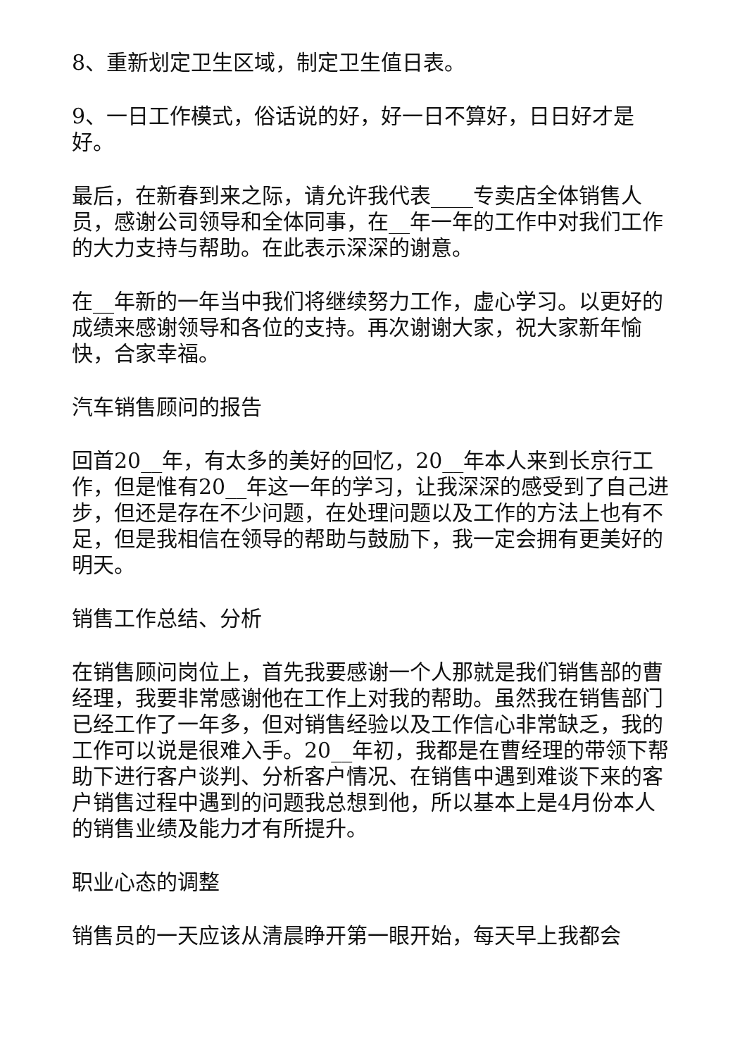8、重新划定卫生区域，制定卫生值日表。
9、一日工作模式，俗话说的好，好一日不算好，日日好才是好。
最后，在新春到来之际，请允许我代表____专卖店全体销售人员，感谢公司领导和全体同事，在__年一年的工作中对我们工作的大力支持与帮助。在此表示深深的谢意。
在__年新的一年当中我们将继续努力工作，虚心学习。以更好的成绩来感谢领导和各位的支持。再次谢谢大家，祝大家新年愉快，合家幸福。
汽车销售顾问的报告
回首20__年，有太多的美好的回忆，20__年本人来到长京行工作，但是惟有20__年这一年的学习，让我深深的感受到了自己进步，但还是存在不少问题，在处理问题以及工作的方法上也有不足，但是我相信在领导的帮助与鼓励下，我一定会拥有更美好的明天。
销售工作总结、分析
在销售顾问岗位上，首先我要感谢一个人那就是我们销售部的曹经理，我要非常感谢他在工作上对我的帮助。虽然我在销售部门已经工作了一年多，但对销售经验以及工作信心非常缺乏，我的工作可以说是很难入手。20__年初，我都是在曹经理的带领下帮助下进行客户谈判、分析客户情况、在销售中遇到难谈下来的客户销售过程中遇到的问题我总想到他，所以基本上是4月份本人的销售业绩及能力才有所提升。
职业心态的调整
销售员的一天应该从清晨睁开第一眼开始，每天早上我都会